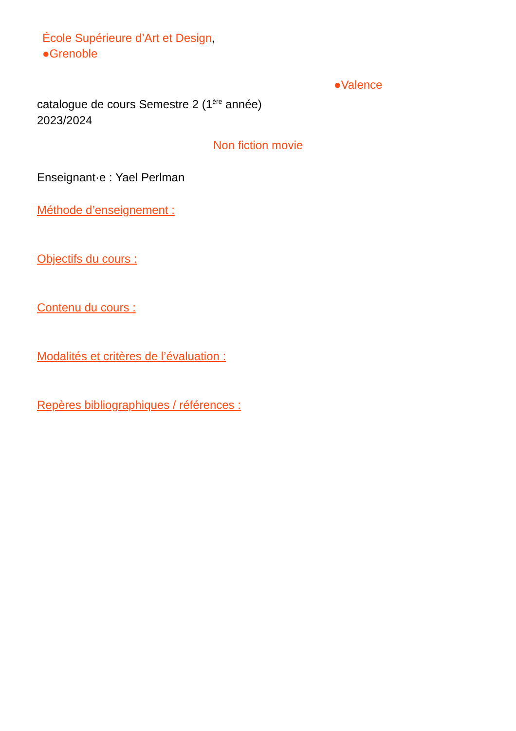École Supérieure d’Art et Design,
●Grenoble
●Valence
catalogue de cours Semestre 2 (1<sup>ère</sup> année)
2023/2024
Non fiction movie
Enseignant·e : Yael Perlman
Méthode d’enseignement :
Objectifs du cours :
Contenu du cours :
Modalités et critères de l’évaluation :
Repères bibliographiques / références :